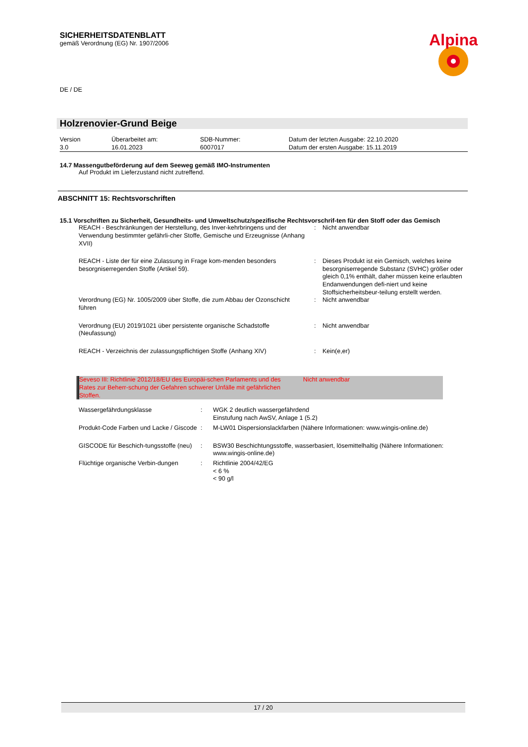SICHERHEITSDATENBLATT
gemäß Verordnung (EG) Nr. 1907/2006
Alpina
DE / DE
Holzrenovier-Grund Beige
| Version 3.0 | Überarbeitet am: 16.01.2023 | SDB-Nummer: 6007017 | Datum der letzten Ausgabe: 22.10.2020 Datum der ersten Ausgabe: 15.11.2019 |
14.7 Massengutbeförderung auf dem Seeweg gemäß IMO-Instrumenten
Auf Produkt im Lieferzustand nicht zutreffend.
ABSCHNITT 15: Rechtsvorschriften
15.1 Vorschriften zu Sicherheit, Gesundheits- und Umweltschutz/spezifische Rechtsvorschrif-ten für den Stoff oder das Gemisch
| REACH - Beschränkungen der Herstellung, des Inver-kehrbringens und der Verwendung bestimmter gefährli-cher Stoffe, Gemische und Erzeugnisse (Anhang XVII) | : | Nicht anwendbar |
| REACH - Liste der für eine Zulassung in Frage kom-menden besonders besorgniserregenden Stoffe (Artikel 59). | : | Dieses Produkt ist ein Gemisch, welches keine besorgniserregende Substanz (SVHC) größer oder gleich 0,1% enthält, daher müssen keine erlaubten Endanwendungen defi-niert und keine Stoffsicherheitsbeur-teilung erstellt werden. |
| Verordnung (EG) Nr. 1005/2009 über Stoffe, die zum Abbau der Ozonschicht führen | : | Nicht anwendbar |
| Verordnung (EU) 2019/1021 über persistente organische Schadstoffe (Neufassung) | : | Nicht anwendbar |
| REACH - Verzeichnis der zulassungspflichtigen Stoffe (Anhang XIV) | : | Kein(e,er) |
| Seveso III: Richtlinie 2012/18/EU des Europäi-schen Parlaments und des Rates zur Beherr-schung der Gefahren schwerer Unfälle mit gefährlichen Stoffen. | Nicht anwendbar |
| Wassergefährdungsklasse | : | WGK 2 deutlich wassergefährdend Einstufung nach AwSV, Anlage 1 (5.2) |
| Produkt-Code Farben und Lacke / Giscode | : | M-LW01 Dispersionslackfarben (Nähere Informationen: www.wingis-online.de) |
| GISCODE für Beschich-tungsstoffe (neu) | : | BSW30 Beschichtungsstoffe, wasserbasiert, lösemittelhaltig (Nähere Informationen: www.wingis-online.de) |
| Flüchtige organische Verbin-dungen | : | Richtlinie 2004/42/EG < 6 % < 90 g/l |
17 / 20